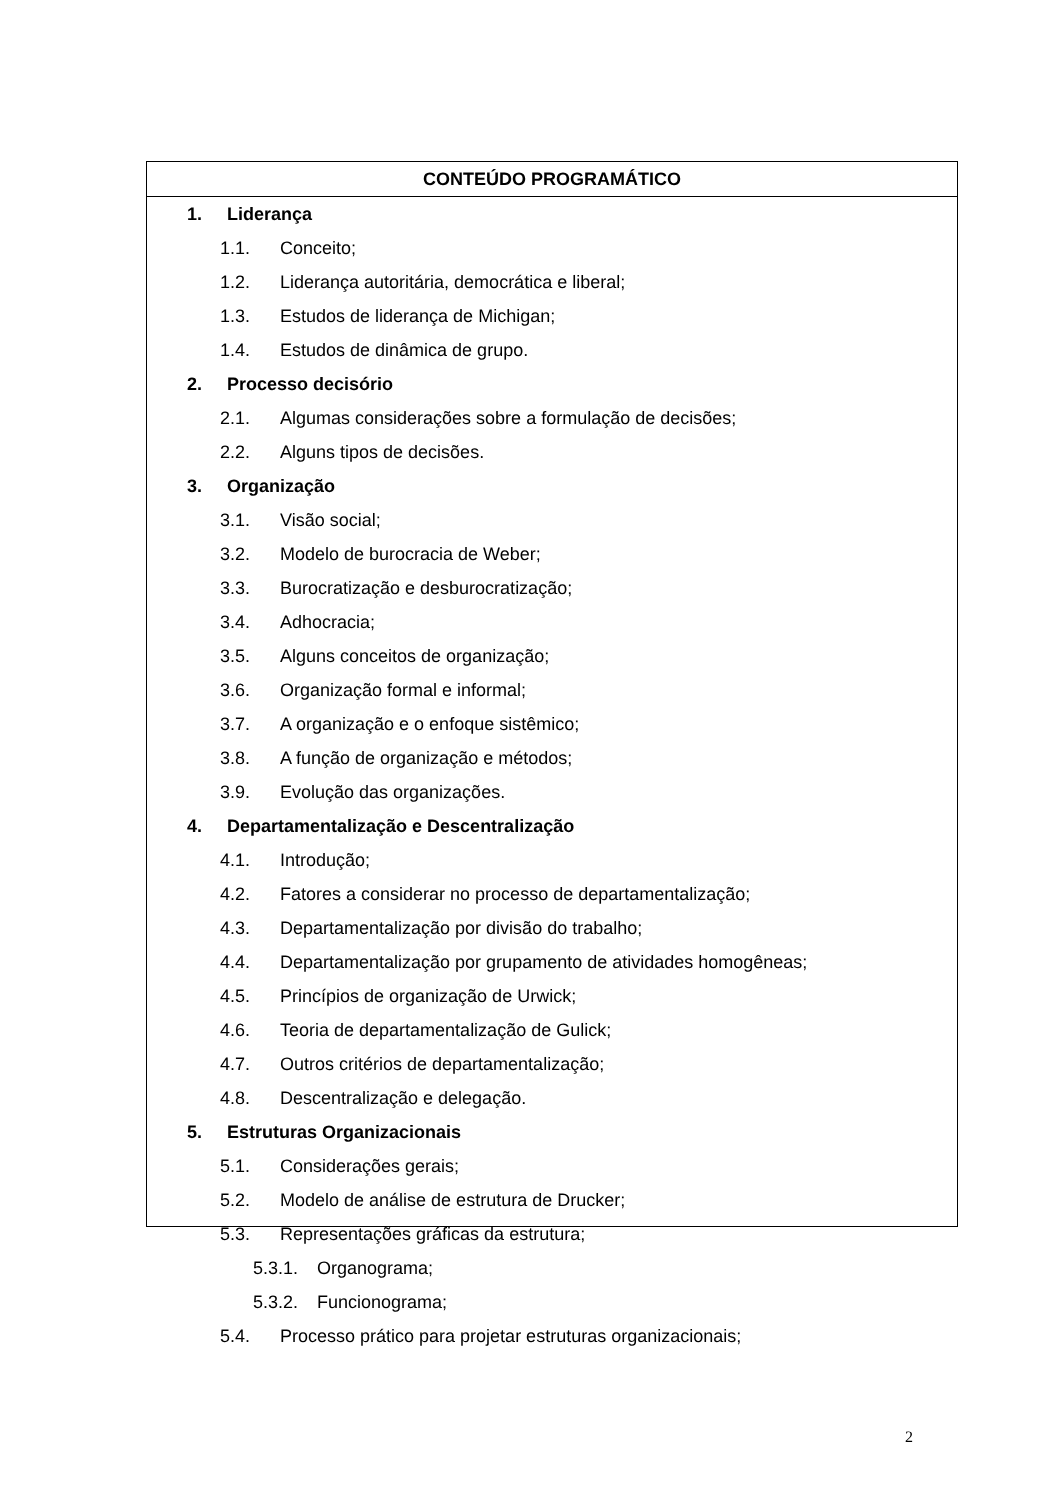CONTEÚDO PROGRAMÁTICO
1. Liderança
1.1. Conceito;
1.2. Liderança autoritária, democrática e liberal;
1.3. Estudos de liderança de Michigan;
1.4. Estudos de dinâmica de grupo.
2. Processo decisório
2.1. Algumas considerações sobre a formulação de decisões;
2.2. Alguns tipos de decisões.
3. Organização
3.1. Visão social;
3.2. Modelo de burocracia de Weber;
3.3. Burocratização e desburocratização;
3.4. Adhocracia;
3.5. Alguns conceitos de organização;
3.6. Organização formal e informal;
3.7. A organização e o enfoque sistêmico;
3.8. A função de organização e métodos;
3.9. Evolução das organizações.
4. Departamentalização e Descentralização
4.1. Introdução;
4.2. Fatores a considerar no processo de departamentalização;
4.3. Departamentalização por divisão do trabalho;
4.4. Departamentalização por grupamento de atividades homogêneas;
4.5. Princípios de organização de Urwick;
4.6. Teoria de departamentalização de Gulick;
4.7. Outros critérios de departamentalização;
4.8. Descentralização e delegação.
5. Estruturas Organizacionais
5.1. Considerações gerais;
5.2. Modelo de análise de estrutura de Drucker;
5.3. Representações gráficas da estrutura;
5.3.1. Organograma;
5.3.2. Funcionograma;
5.4. Processo prático para projetar estruturas organizacionais;
2